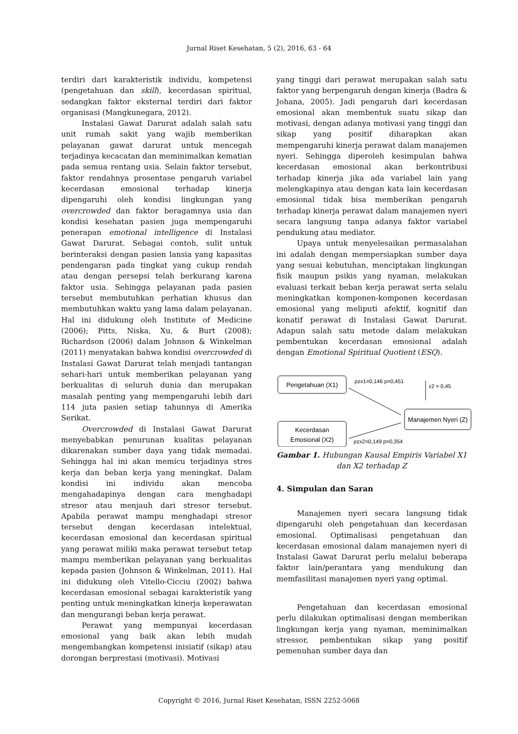Jurnal Riset Kesehatan, 5 (2), 2016, 63 - 64
terdiri dari karakteristik individu, kompetensi (pengetahuan dan skill), kecerdasan spiritual, sedangkan faktor eksternal terdiri dari faktor organisasi (Mangkunegara, 2012).
Instalasi Gawat Darurat adalah salah satu unit rumah sakit yang wajib memberikan pelayanan gawat darurat untuk mencegah terjadinya kecacatan dan meminimalkan kematian pada semua rentang usia. Selain faktor tersebut, faktor rendahnya prosentase pengaruh variabel kecerdasan emosional terhadap kinerja dipengaruhi oleh kondisi lingkungan yang overcrowded dan faktor beragamnya usia dan kondisi kesehatan pasien juga mempengaruhi penerapan emotional intelligence di Instalasi Gawat Darurat. Sebagai contoh, sulit untuk berinteraksi dengan pasien lansia yang kapasitas pendengaran pada tingkat yang cukup rendah atau dengan persepsi telah berkurang karena faktor usia. Sehingga pelayanan pada pasien tersebut membutuhkan perhatian khusus dan membutuhkan waktu yang lama dalam pelayanan. Hal ini didukung oleh Institute of Medicine (2006); Pitts, Niska, Xu, & Burt (2008); Richardson (2006) dalam Johnson & Winkelman (2011) menyatakan bahwa kondisi overcrowded di Instalasi Gawat Darurat telah menjadi tantangan sehari-hari untuk memberikan pelayanan yang berkualitas di seluruh dunia dan merupakan masalah penting yang mempengaruhi lebih dari 114 juta pasien setiap tahunnya di Amerika Serikat.
Overcrowded di Instalasi Gawat Darurat menyebabkan penurunan kualitas pelayanan dikarenakan sumber daya yang tidak memadai. Sehingga hal ini akan memicu terjadinya stres kerja dan beban kerja yang meningkat. Dalam kondisi ini individu akan mencoba mengahadapinya dengan cara menghadapi stresor atau menjauh dari stresor tersebut. Apabila perawat mampu menghadapi stresor tersebut dengan kecerdasan intelektual, kecerdasan emosional dan kecerdasan spiritual yang perawat miliki maka perawat tersebut tetap mampu memberikan pelayanan yang berkualitas kepada pasien (Johnson & Winkelman, 2011). Hal ini didukung oleh Vitello-Cicciu (2002) bahwa kecerdasan emosional sebagai karakteristik yang penting untuk meningkatkan kinerja keperawatan dan mengurangi beban kerja perawat.
Perawat yang mempunyai kecerdasan emosional yang baik akan lebih mudah mengembangkan kompetensi inisiatif (sikap) atau dorongan berprestasi (motivasi). Motivasi
yang tinggi dari perawat merupakan salah satu faktor yang berpengaruh dengan kinerja (Badra & Johana, 2005). Jadi pengaruh dari kecerdasan emosional akan membentuk suatu sikap dan motivasi, dengan adanya motivasi yang tinggi dan sikap yang positif diharapkan akan mempengaruhi kinerja perawat dalam manajemen nyeri. Sehingga diperoleh kesimpulan bahwa kecerdasan emosional akan berkontribusi terhadap kinerja jika ada variabel lain yang melengkapinya atau dengan kata lain kecerdasan emosional tidak bisa memberikan pengaruh terhadap kinerja perawat dalam manajemen nyeri secara langsung tanpa adanya faktor variabel pendukung atau mediator.
Upaya untuk menyelesaikan permasalahan ini adalah dengan mempersiapkan sumber daya yang sesuai kebutuhan, menciptakan lingkungan fisik maupun psikis yang nyaman, melakukan evaluasi terkait beban kerja perawat serta selalu meningkatkan komponen-komponen kecerdasan emosional yang meliputi afektif, kognitif dan konatif perawat di Instalasi Gawat Darurat. Adapun salah satu metode dalam melakukan pembentukan kecerdasan emosional adalah dengan Emotional Spiritual Quotient (ESQ).
Pengetahuan (X1)
Kecerdasan
Emosional (X2)
Manajemen Nyeri (Z)
ρzx1=0,146 p=0,451
ρzx2=0,149 p=0,354
ε2 = 0,45
Gambar 1. Hubungan Kausal Empiris Variabel X1 dan X2 terhadap Z
4. Simpulan dan Saran
Manajemen nyeri secara langsung tidak dipengaruhi oleh pengetahuan dan kecerdasan emosional. Optimalisasi pengetahuan dan kecerdasan emosional dalam manajemen nyeri di Instalasi Gawat Darurat perlu melalui beberapa faktor lain/perantara yang mendukung dan memfasilitasi manajemen nyeri yang optimal.
Pengetahuan dan kecerdasan emosional perlu dilakukan optimalisasi dengan memberikan lingkungan kerja yang nyaman, meminimalkan stressor, pembentukan sikap yang positif pemenuhan sumber daya dan
Copyright © 2016, Jurnal Riset Kesehatan, ISSN 2252-5068